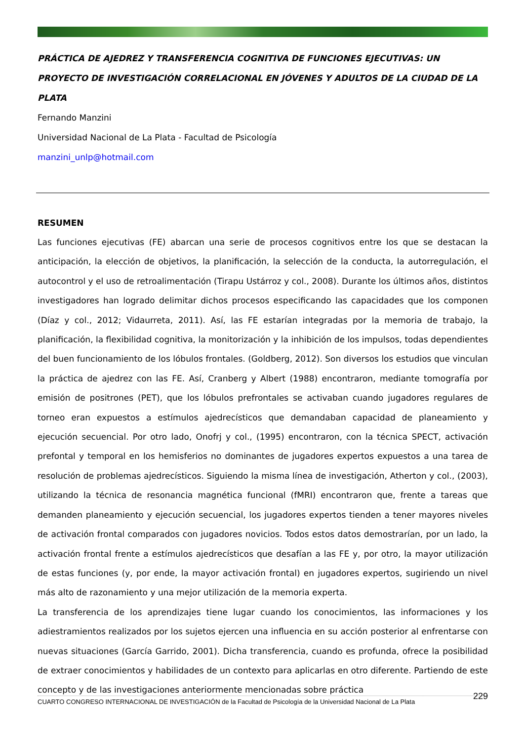PRÁCTICA DE AJEDREZ Y TRANSFERENCIA COGNITIVA DE FUNCIONES EJECUTIVAS: UN PROYECTO DE INVESTIGACIÓN CORRELACIONAL EN JÓVENES Y ADULTOS DE LA CIUDAD DE LA PLATA
Fernando Manzini
Universidad Nacional de La Plata - Facultad de Psicología
manzini_unlp@hotmail.com
RESUMEN
Las funciones ejecutivas (FE) abarcan una serie de procesos cognitivos entre los que se destacan la anticipación, la elección de objetivos, la planificación, la selección de la conducta, la autorregulación, el autocontrol y el uso de retroalimentación (Tirapu Ustárroz y col., 2008). Durante los últimos años, distintos investigadores han logrado delimitar dichos procesos especificando las capacidades que los componen (Díaz y col., 2012; Vidaurreta, 2011). Así, las FE estarían integradas por la memoria de trabajo, la planificación, la flexibilidad cognitiva, la monitorización y la inhibición de los impulsos, todas dependientes del buen funcionamiento de los lóbulos frontales. (Goldberg, 2012). Son diversos los estudios que vinculan la práctica de ajedrez con las FE. Así, Cranberg y Albert (1988) encontraron, mediante tomografía por emisión de positrones (PET), que los lóbulos prefrontales se activaban cuando jugadores regulares de torneo eran expuestos a estímulos ajedrecísticos que demandaban capacidad de planeamiento y ejecución secuencial. Por otro lado, Onofrj y col., (1995) encontraron, con la técnica SPECT, activación prefontal y temporal en los hemisferios no dominantes de jugadores expertos expuestos a una tarea de resolución de problemas ajedrecísticos. Siguiendo la misma línea de investigación, Atherton y col., (2003), utilizando la técnica de resonancia magnética funcional (fMRI) encontraron que, frente a tareas que demanden planeamiento y ejecución secuencial, los jugadores expertos tienden a tener mayores niveles de activación frontal comparados con jugadores novicios. Todos estos datos demostrarían, por un lado, la activación frontal frente a estímulos ajedrecísticos que desafían a las FE y, por otro, la mayor utilización de estas funciones (y, por ende, la mayor activación frontal) en jugadores expertos, sugiriendo un nivel más alto de razonamiento y una mejor utilización de la memoria experta.
La transferencia de los aprendizajes tiene lugar cuando los conocimientos, las informaciones y los adiestramientos realizados por los sujetos ejercen una influencia en su acción posterior al enfrentarse con nuevas situaciones (García Garrido, 2001). Dicha transferencia, cuando es profunda, ofrece la posibilidad de extraer conocimientos y habilidades de un contexto para aplicarlas en otro diferente. Partiendo de este concepto y de las investigaciones anteriormente mencionadas sobre práctica
CUARTO CONGRESO INTERNACIONAL DE INVESTIGACIÓN de la Facultad de Psicología de la Universidad Nacional de La Plata 229